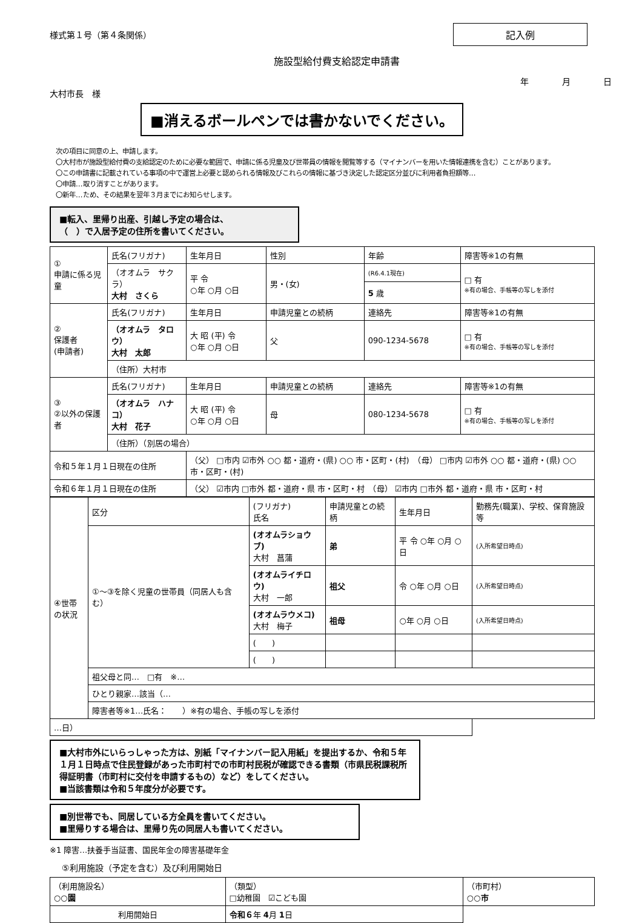様式第１号（第４条関係）
記入例
施設型給付費支給認定申請書
年 月 日
大村市長　様
■消えるボールペンでは書かないでください。
次の項目に同意の上、申請します。
〇大村市が施設型給付費の支給認定のために必要な範囲で、申請に係る児童及び世帯員の情報を閲覧等する（マイナンバーを用いた情報連携を含む）ことがあります。
〇この申請書に記載されている事項の中で運営上必要と認められる情報及びこれらの情報に基づき決定した認定区分並びに利用者負担額等…
〇申請…取り消すことがあります。
〇新年…ため、その結果を翌年３月までにお知らせします。
■転入、里帰り出産、引越し予定の場合は、
（　）で入居予定の住所を書いてください。
| ① 申請に係る児童 | 氏名(フリガナ) | 生年月日 | 性別 | 年齢 | 障害等※1の有無 |
| | （オオムラ サクラ） 大村 さくら | 平 令 ○年 ○月 ○日 | 男・(女) | (R6.4.1現在) | □ 有 ※有の場合、手帳等の写しを添付 |
| | | | | 5 歳 | |
| ② 保護者 (申請者) | 氏名(フリガナ) | 生年月日 | 申請児童との続柄 | 連絡先 | 障害等※1の有無 |
| | （オオムラ タロウ） 大村 太郎 | 大 昭 (平) 令 ○年 ○月 ○日 | 父 | 090-1234-5678 | □ 有 ※有の場合、手帳等の写しを添付 |
| | （住所）大村市 | | | | |
| ③ ②以外の保護者 | 氏名(フリガナ) | 生年月日 | 申請児童との続柄 | 連絡先 | 障害等※1の有無 |
| | （オオムラ ハナコ） 大村 花子 | 大 昭 (平) 令 ○年 ○月 ○日 | 母 | 080-1234-5678 | □ 有 ※有の場合、手帳等の写しを添付 |
| | （住所）（別居の場合） | | | | |
| 令和５年１月１日現在の住所 | | （父） □市内 ☑市外 ○○ 都・道府・(県) ○○ 市・区町・(村) （母） □市内 ☑市外 ○○ 都・道府・(県) ○○ 市・区町・(村) | | | |
| 令和６年１月１日現在の住所 | | （父） ☑市内 □市外 都・道府・県 市・区町・村 （母） ☑市内 □市外 都・道府・県 市・区町・村 | | | |
| ④世帯の状況 | 区分 | (フリガナ) 氏名 | 申請児童との続柄 | 生年月日 | 勤務先(職業)、学校、保育施設等 |
| | ①〜③を除く児童の世帯員（同居人も含む） | (オオムラショウブ) 大村 菖蒲 | 弟 | 平 令 ○年 ○月 ○日 | (入所希望日時点) |
| | | (オオムライチロウ) 大村 一郎 | 祖父 | 令 ○年 ○月 ○日 | (入所希望日時点) |
| | | (オオムラウメコ) 大村 梅子 | 祖母 | ○年 ○月 ○日 | (入所希望日時点) |
| | | ( ) | | | |
| | | ( ) | | | |
| | 祖父母と同… □有 ※… | | | | |
| | ひとり親家…該当（… | | | | |
| | 障害者等※1…氏名： ）※有の場合、手帳の写しを添付 | | | | |
| …日） | | | | | |
■大村市外にいらっしゃった方は、別紙「マイナンバー記入用紙」を提出するか、令和５年１月１日時点で住民登録があった市町村での市町村民税が確認できる書類（市県民税課税所得証明書（市町村に交付を申請するもの）など）をしてください。
■当該書類は令和５年度分が必要です。
■別世帯でも、同居している方全員を書いてください。
■里帰りする場合は、里帰り先の同居人も書いてください。
※1 障害…扶養手当証書、国民年金の障害基礎年金
⑤利用施設（予定を含む）及び利用開始日
| （利用施設名） ○○園 | （類型） □幼稚園 ☑こども園 | （市町村） ○○市 |
| 利用開始日 | 令和６ 年 4 月 1 日 | |